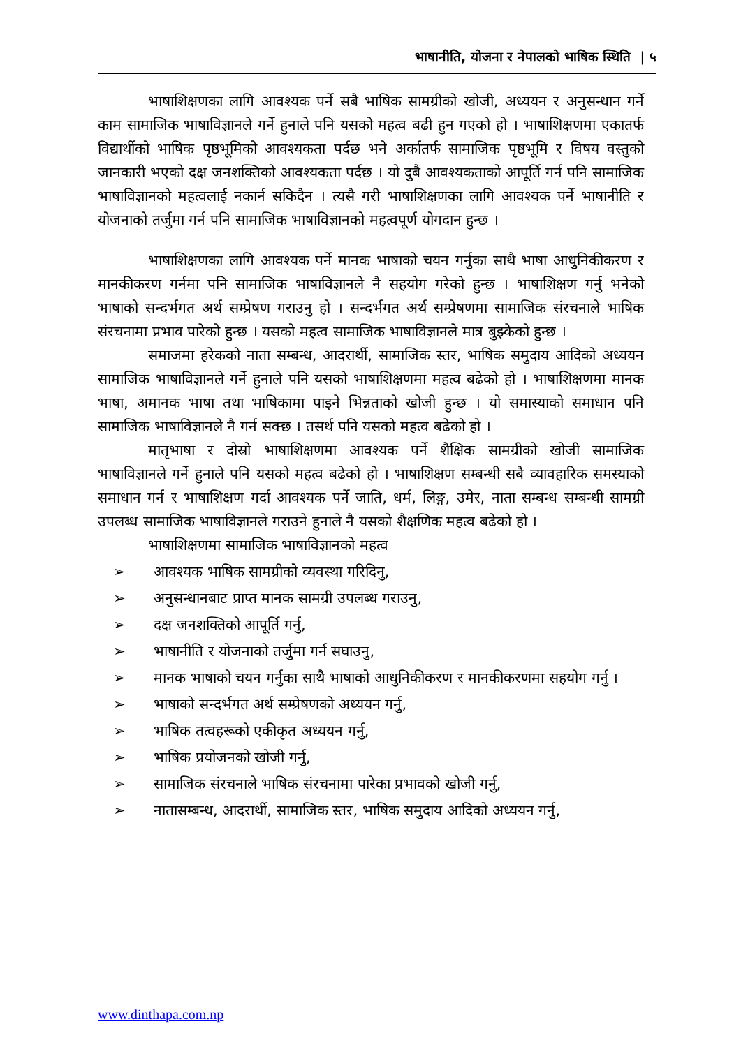भाषानीति, योजना र नेपालको भाषिक स्थिति | ५
भाषाशिक्षणका लागि आवश्यक पर्ने सबै भाषिक सामग्रीको खोजी, अध्ययन र अनुसन्धान गर्ने काम सामाजिक भाषाविज्ञानले गर्ने हुनाले पनि यसको महत्व बढी हुन गएको हो । भाषाशिक्षणमा एकातर्फ विद्यार्थीको भाषिक पृष्ठभूमिको आवश्यकता पर्दछ भने अर्कातर्फ सामाजिक पृष्ठभूमि र विषय वस्तुको जानकारी भएको दक्ष जनशक्तिको आवश्यकता पर्दछ । यो दुबै आवश्यकताको आपूर्ति गर्न पनि सामाजिक भाषाविज्ञानको महत्वलाई नकार्न सकिदैन । त्यसै गरी भाषाशिक्षणका लागि आवश्यक पर्ने भाषानीति र योजनाको तर्जुमा गर्न पनि सामाजिक भाषाविज्ञानको महत्वपूर्ण योगदान हुन्छ ।
भाषाशिक्षणका लागि आवश्यक पर्ने मानक भाषाको चयन गर्नुका साथै भाषा आधुनिकीकरण र मानकीकरण गर्नमा पनि सामाजिक भाषाविज्ञानले नै सहयोग गरेको हुन्छ । भाषाशिक्षण गर्नु भनेको भाषाको सन्दर्भगत अर्थ सम्प्रेषण गराउनु हो । सन्दर्भगत अर्थ सम्प्रेषणमा सामाजिक संरचनाले भाषिक संरचनामा प्रभाव पारेको हुन्छ । यसको महत्व सामाजिक भाषाविज्ञानले मात्र बुझ्केको हुन्छ ।
समाजमा हरेकको नाता सम्बन्ध, आदरार्थी, सामाजिक स्तर, भाषिक समुदाय आदिको अध्ययन सामाजिक भाषाविज्ञानले गर्ने हुनाले पनि यसको भाषाशिक्षणमा महत्व बढेको हो । भाषाशिक्षणमा मानक भाषा, अमानक भाषा तथा भाषिकामा पाइने भिन्नताको खोजी हुन्छ । यो समास्याको समाधान पनि सामाजिक भाषाविज्ञानले नै गर्न सक्छ । तसर्थ पनि यसको महत्व बढेको हो ।
मातृभाषा र दोस्रो भाषाशिक्षणमा आवश्यक पर्ने शैक्षिक सामग्रीको खोजी सामाजिक भाषाविज्ञानले गर्ने हुनाले पनि यसको महत्व बढेको हो । भाषाशिक्षण सम्बन्धी सबै व्यावहारिक समस्याको समाधान गर्न र भाषाशिक्षण गर्दा आवश्यक पर्ने जाति, धर्म, लिङ्ग, उमेर, नाता सम्बन्ध सम्बन्धी सामग्री उपलब्ध सामाजिक भाषाविज्ञानले गराउने हुनाले नै यसको शैक्षणिक महत्व बढेको हो ।
भाषाशिक्षणमा सामाजिक भाषाविज्ञानको महत्व
➢ आवश्यक भाषिक सामग्रीको व्यवस्था गरिदिनु,
➢ अनुसन्धानबाट प्राप्त मानक सामग्री उपलब्ध गराउनु,
➢ दक्ष जनशक्तिको आपूर्ति गर्नु,
➢ भाषानीति र योजनाको तर्जुमा गर्न सघाउनु,
➢ मानक भाषाको चयन गर्नुका साथै भाषाको आधुनिकीकरण र मानकीकरणमा सहयोग गर्नु ।
➢ भाषाको सन्दर्भगत अर्थ सम्प्रेषणको अध्ययन गर्नु,
➢ भाषिक तत्वहरूको एकीकृत अध्ययन गर्नु,
➢ भाषिक प्रयोजनको खोजी गर्नु,
➢ सामाजिक संरचनाले भाषिक संरचनामा पारेका प्रभावको खोजी गर्नु,
➢ नातासम्बन्ध, आदरार्थी, सामाजिक स्तर, भाषिक समुदाय आदिको अध्ययन गर्नु,
www.dinthapa.com.np